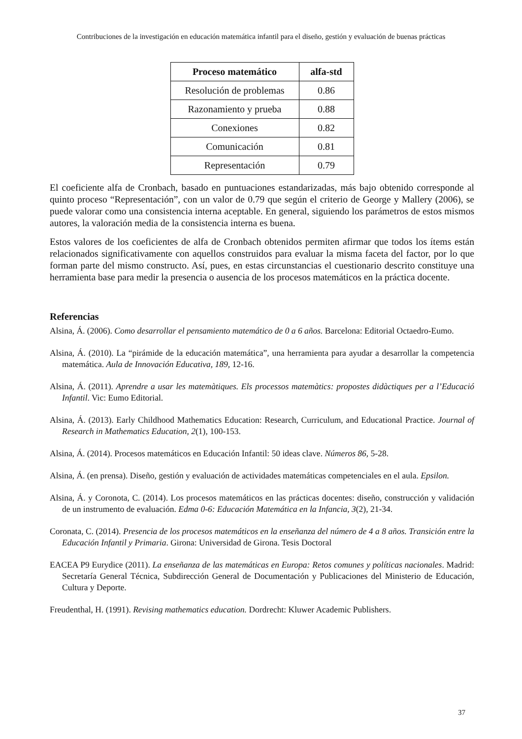Contribuciones de la investigación en educación matemática infantil para el diseño, gestión y evaluación de buenas prácticas
| Proceso matemático | alfa-std |
| --- | --- |
| Resolución de problemas | 0.86 |
| Razonamiento y prueba | 0.88 |
| Conexiones | 0.82 |
| Comunicación | 0.81 |
| Representación | 0.79 |
El coeficiente alfa de Cronbach, basado en puntuaciones estandarizadas, más bajo obtenido corresponde al quinto proceso “Representación”, con un valor de 0.79 que según el criterio de George y Mallery (2006), se puede valorar como una consistencia interna aceptable. En general, siguiendo los parámetros de estos mismos autores, la valoración media de la consistencia interna es buena.
Estos valores de los coeficientes de alfa de Cronbach obtenidos permiten afirmar que todos los ítems están relacionados significativamente con aquellos construidos para evaluar la misma faceta del factor, por lo que forman parte del mismo constructo. Así, pues, en estas circunstancias el cuestionario descrito constituye una herramienta base para medir la presencia o ausencia de los procesos matemáticos en la práctica docente.
Referencias
Alsina, Á. (2006). Como desarrollar el pensamiento matemático de 0 a 6 años. Barcelona: Editorial Octaedro-Eumo.
Alsina, Á. (2010). La “pirámide de la educación matemática”, una herramienta para ayudar a desarrollar la competencia matemática. Aula de Innovación Educativa, 189, 12-16.
Alsina, Á. (2011). Aprendre a usar les matemàtiques. Els processos matemàtics: propostes didàctiques per a l’Educació Infantil. Vic: Eumo Editorial.
Alsina, Á. (2013). Early Childhood Mathematics Education: Research, Curriculum, and Educational Practice. Journal of Research in Mathematics Education, 2(1), 100-153.
Alsina, Á. (2014). Procesos matemáticos en Educación Infantil: 50 ideas clave. Números 86, 5-28.
Alsina, Á. (en prensa). Diseño, gestión y evaluación de actividades matemáticas competenciales en el aula. Epsilon.
Alsina, Á. y Coronota, C. (2014). Los procesos matemáticos en las prácticas docentes: diseño, construcción y validación de un instrumento de evaluación. Edma 0-6: Educación Matemática en la Infancia, 3(2), 21-34.
Coronata, C. (2014). Presencia de los procesos matemáticos en la enseñanza del número de 4 a 8 años. Transición entre la Educación Infantil y Primaria. Girona: Universidad de Girona. Tesis Doctoral
EACEA P9 Eurydice (2011). La enseñanza de las matemáticas en Europa: Retos comunes y políticas nacionales. Madrid: Secretaría General Técnica, Subdirección General de Documentación y Publicaciones del Ministerio de Educación, Cultura y Deporte.
Freudenthal, H. (1991). Revising mathematics education. Dordrecht: Kluwer Academic Publishers.
37